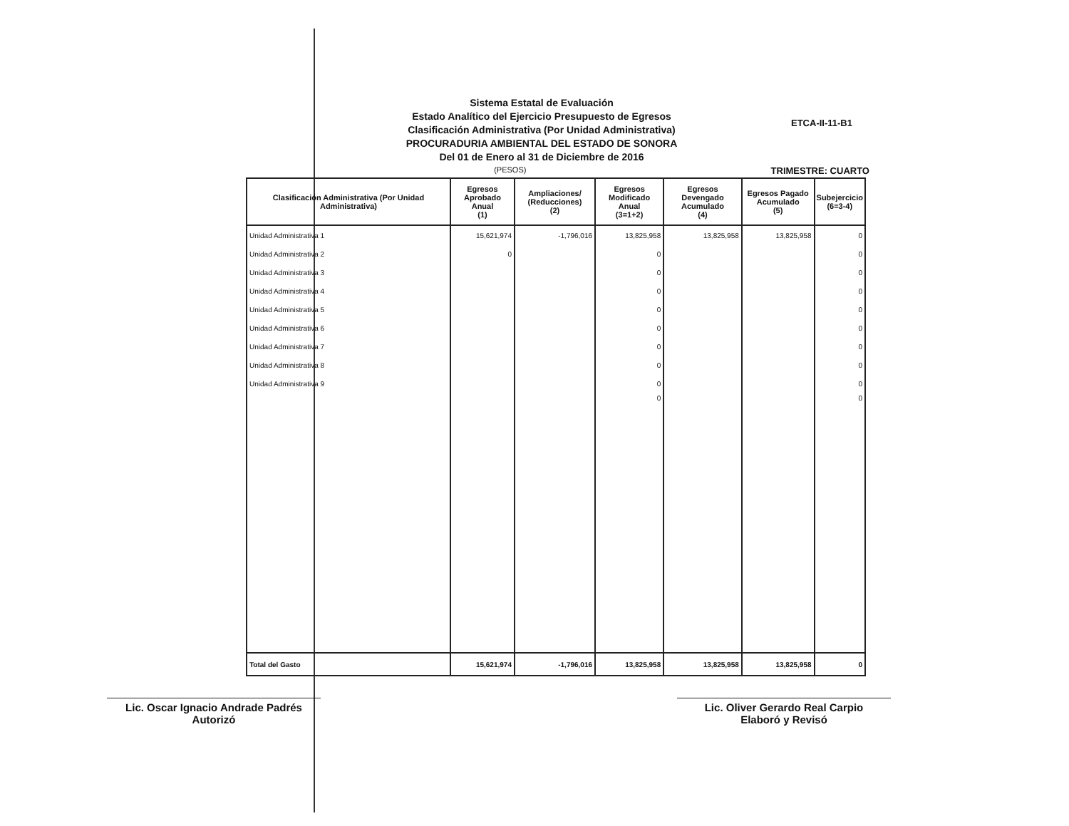ETCA-II-11-B1
Sistema Estatal de Evaluación
Estado Analítico del Ejercicio Presupuesto de Egresos
Clasificación Administrativa (Por Unidad Administrativa)
PROCURADURIA AMBIENTAL DEL ESTADO DE SONORA
Del 01 de Enero al 31 de Diciembre de 2016
(PESOS)
TRIMESTRE: CUARTO
| Clasificación Administrativa (Por Unidad Administrativa) | Egresos Aprobado Anual (1) | Ampliaciones/ (Reducciones) (2) | Egresos Modificado Anual (3=1+2) | Egresos Devengado Acumulado (4) | Egresos Pagado Acumulado (5) | Subejercicio (6=3-4) |
| --- | --- | --- | --- | --- | --- | --- |
| Unidad Administrativa 1 | 15,621,974 | -1,796,016 | 13,825,958 | 13,825,958 | 13,825,958 | 0 |
| Unidad Administrativa 2 | 0 | | 0 | | | 0 |
| Unidad Administrativa 3 | | | 0 | | | 0 |
| Unidad Administrativa 4 | | | 0 | | | 0 |
| Unidad Administrativa 5 | | | 0 | | | 0 |
| Unidad Administrativa 6 | | | 0 | | | 0 |
| Unidad Administrativa 7 | | | 0 | | | 0 |
| Unidad Administrativa 8 | | | 0 | | | 0 |
| Unidad Administrativa 9 | | | 0 | | | 0 |
| | | | 0 | | | 0 |
| Total del Gasto | 15,621,974 | -1,796,016 | 13,825,958 | 13,825,958 | 13,825,958 | 0 |
Lic. Oscar Ignacio Andrade Padrés
Autorizó
Lic. Oliver Gerardo Real Carpio
Elaboró y Revisó